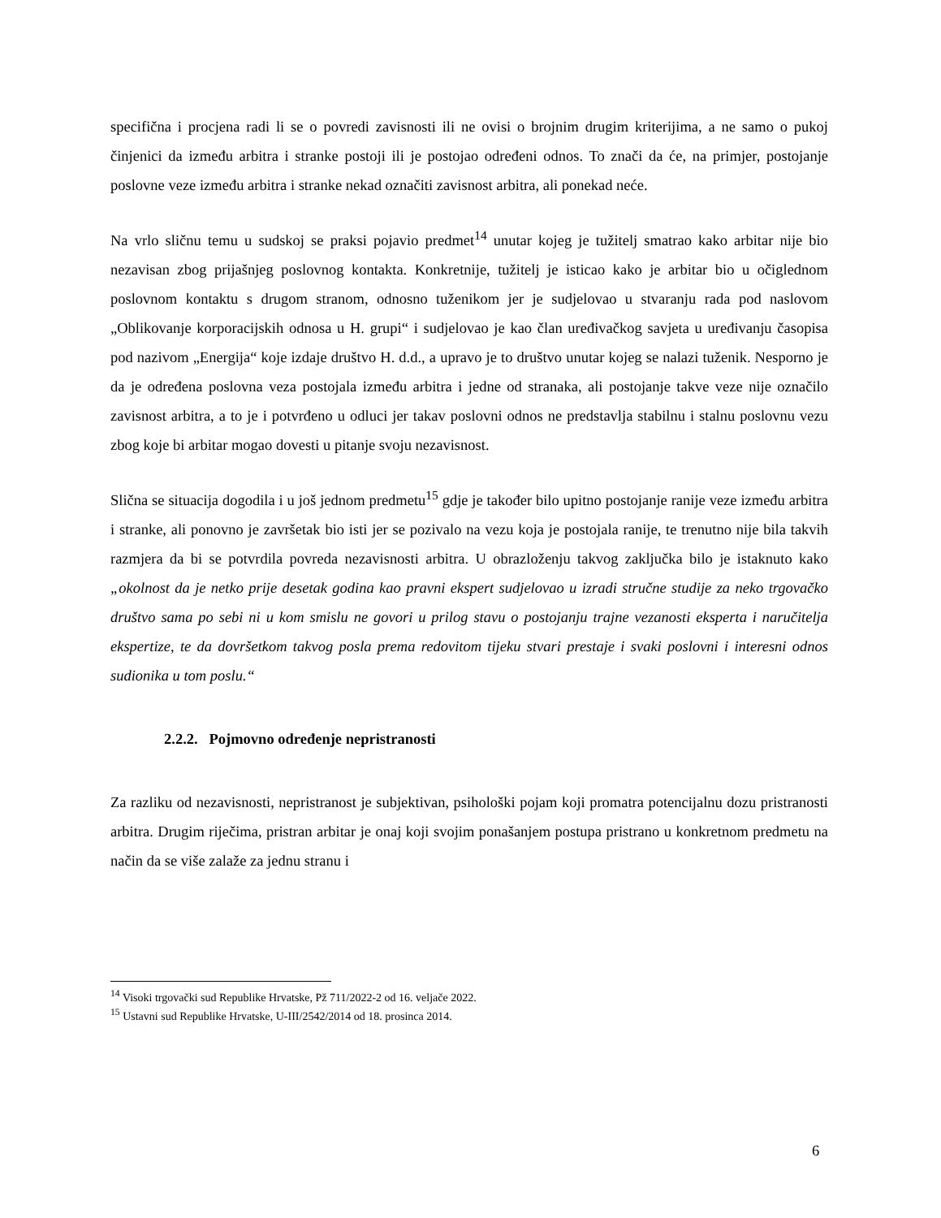specifična i procjena radi li se o povredi zavisnosti ili ne ovisi o brojnim drugim kriterijima, a ne samo o pukoj činjenici da između arbitra i stranke postoji ili je postojao određeni odnos. To znači da će, na primjer, postojanje poslovne veze između arbitra i stranke nekad označiti zavisnost arbitra, ali ponekad neće.
Na vrlo sličnu temu u sudskoj se praksi pojavio predmet<sup>14</sup> unutar kojeg je tužitelj smatrao kako arbitar nije bio nezavisan zbog prijašnjeg poslovnog kontakta. Konkretnije, tužitelj je isticao kako je arbitar bio u očiglednom poslovnom kontaktu s drugom stranom, odnosno tuženikom jer je sudjelovao u stvaranju rada pod naslovom „Oblikovanje korporacijskih odnosa u H. grupi“ i sudjelovao je kao član uređivačkog savjeta u uređivanju časopisa pod nazivom „Energija“ koje izdaje društvo H. d.d., a upravo je to društvo unutar kojeg se nalazi tuženik. Nesporno je da je određena poslovna veza postojala između arbitra i jedne od stranaka, ali postojanje takve veze nije označilo zavisnost arbitra, a to je i potvrđeno u odluci jer takav poslovni odnos ne predstavlja stabilnu i stalnu poslovnu vezu zbog koje bi arbitar mogao dovesti u pitanje svoju nezavisnost.
Slična se situacija dogodila i u još jednom predmetu<sup>15</sup> gdje je također bilo upitno postojanje ranije veze između arbitra i stranke, ali ponovno je završetak bio isti jer se pozivalo na vezu koja je postojala ranije, te trenutno nije bila takvih razmjera da bi se potvrdila povreda nezavisnosti arbitra. U obrazloženju takvog zaključka bilo je istaknuto kako „okolnost da je netko prije desetak godina kao pravni ekspert sudjelovao u izradi stručne studije za neko trgovačko društvo sama po sebi ni u kom smislu ne govori u prilog stavu o postojanju trajne vezanosti eksperta i naručitelja ekspertize, te da dovršetkom takvog posla prema redovitom tijeku stvari prestaje i svaki poslovni i interesni odnos sudionika u tom poslu.“
2.2.2. Pojmovno određenje nepristranosti
Za razliku od nezavisnosti, nepristranost je subjektivan, psihološki pojam koji promatra potencijalnu dozu pristranosti arbitra. Drugim riječima, pristran arbitar je onaj koji svojim ponašanjem postupa pristrano u konkretnom predmetu na način da se više zalaže za jednu stranu i
<sup>14</sup> Visoki trgovački sud Republike Hrvatske, Pž 711/2022-2 od 16. veljače 2022.
<sup>15</sup> Ustavni sud Republike Hrvatske, U-III/2542/2014 od 18. prosinca 2014.
6